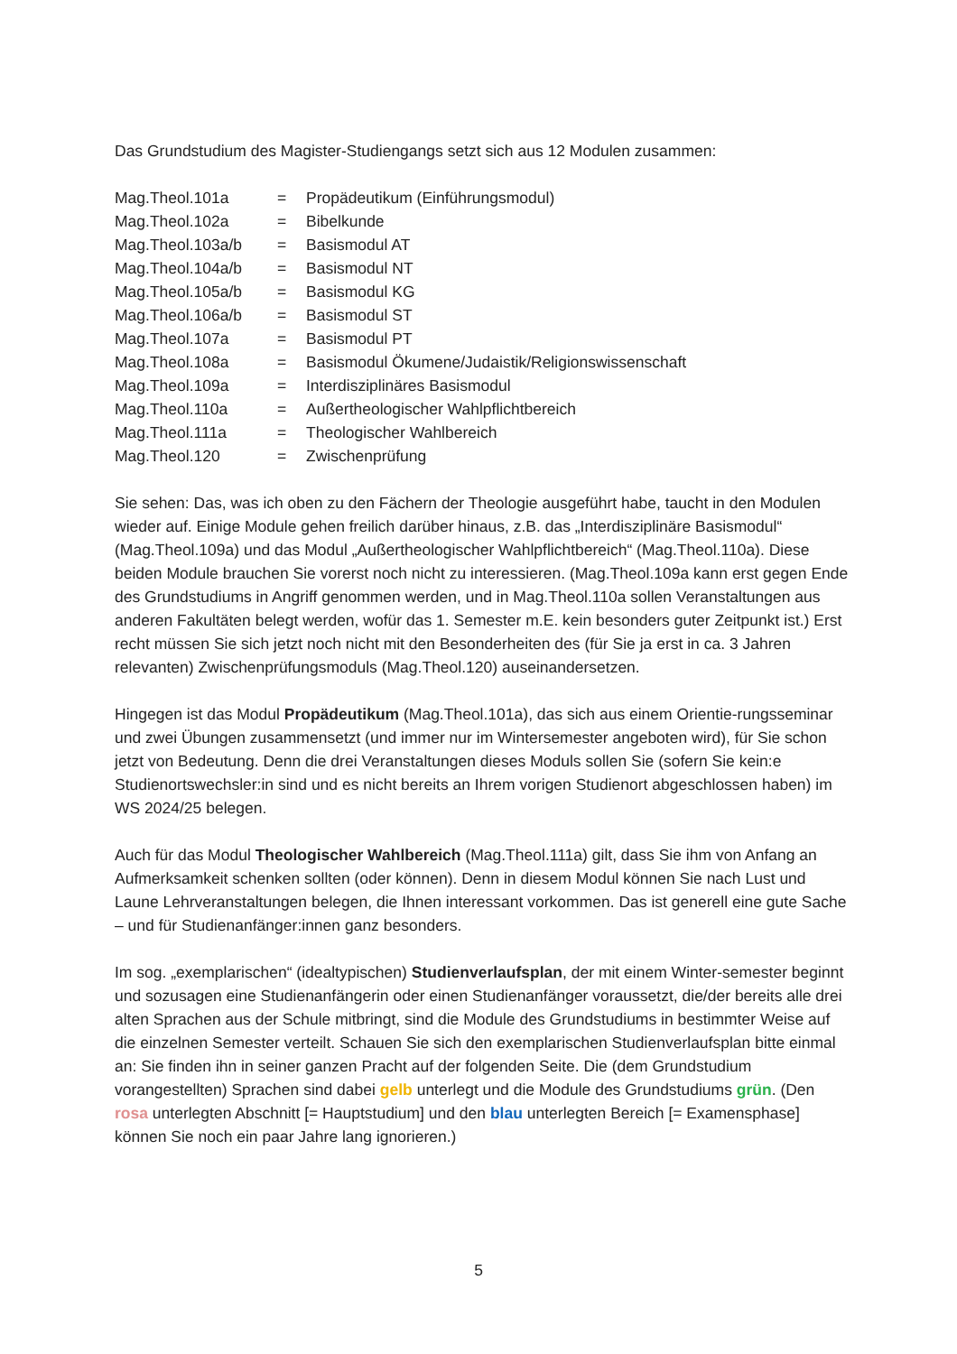Das Grundstudium des Magister-Studiengangs setzt sich aus 12 Modulen zusammen:
| Mag.Theol.101a | = | Propädeutikum (Einführungsmodul) |
| Mag.Theol.102a | = | Bibelkunde |
| Mag.Theol.103a/b | = | Basismodul AT |
| Mag.Theol.104a/b | = | Basismodul NT |
| Mag.Theol.105a/b | = | Basismodul KG |
| Mag.Theol.106a/b | = | Basismodul ST |
| Mag.Theol.107a | = | Basismodul PT |
| Mag.Theol.108a | = | Basismodul Ökumene/Judaistik/Religionswissenschaft |
| Mag.Theol.109a | = | Interdisziplinäres Basismodul |
| Mag.Theol.110a | = | Außertheologischer Wahlpflichtbereich |
| Mag.Theol.111a | = | Theologischer Wahlbereich |
| Mag.Theol.120 | = | Zwischenprüfung |
Sie sehen: Das, was ich oben zu den Fächern der Theologie ausgeführt habe, taucht in den Modulen wieder auf. Einige Module gehen freilich darüber hinaus, z.B. das „Interdisziplinäre Basismodul“ (Mag.Theol.109a) und das Modul „Außertheologischer Wahlpflichtbereich“ (Mag.Theol.110a). Diese beiden Module brauchen Sie vorerst noch nicht zu interessieren. (Mag.Theol.109a kann erst gegen Ende des Grundstudiums in Angriff genommen werden, und in Mag.Theol.110a sollen Veranstaltungen aus anderen Fakultäten belegt werden, wofür das 1. Semester m.E. kein besonders guter Zeitpunkt ist.) Erst recht müssen Sie sich jetzt noch nicht mit den Besonderheiten des (für Sie ja erst in ca. 3 Jahren relevanten) Zwischenprüfungsmoduls (Mag.Theol.120) auseinandersetzen.
Hingegen ist das Modul Propädeutikum (Mag.Theol.101a), das sich aus einem Orientie-rungsseminar und zwei Übungen zusammensetzt (und immer nur im Wintersemester angeboten wird), für Sie schon jetzt von Bedeutung. Denn die drei Veranstaltungen dieses Moduls sollen Sie (sofern Sie kein:e Studienortswechsler:in sind und es nicht bereits an Ihrem vorigen Studienort abgeschlossen haben) im WS 2024/25 belegen.
Auch für das Modul Theologischer Wahlbereich (Mag.Theol.111a) gilt, dass Sie ihm von Anfang an Aufmerksamkeit schenken sollten (oder können). Denn in diesem Modul können Sie nach Lust und Laune Lehrveranstaltungen belegen, die Ihnen interessant vorkommen. Das ist generell eine gute Sache – und für Studienanfänger:innen ganz besonders.
Im sog. „exemplarischen“ (idealtypischen) Studienverlaufsplan, der mit einem Winter-semester beginnt und sozusagen eine Studienanfängerin oder einen Studienanfänger voraussetzt, die/der bereits alle drei alten Sprachen aus der Schule mitbringt, sind die Module des Grundstudiums in bestimmter Weise auf die einzelnen Semester verteilt. Schauen Sie sich den exemplarischen Studienverlaufsplan bitte einmal an: Sie finden ihn in seiner ganzen Pracht auf der folgenden Seite. Die (dem Grundstudium vorangestellten) Sprachen sind dabei gelb unterlegt und die Module des Grundstudiums grün. (Den rosa unterlegten Abschnitt [= Hauptstudium] und den blau unterlegten Bereich [= Examensphase] können Sie noch ein paar Jahre lang ignorieren.)
5